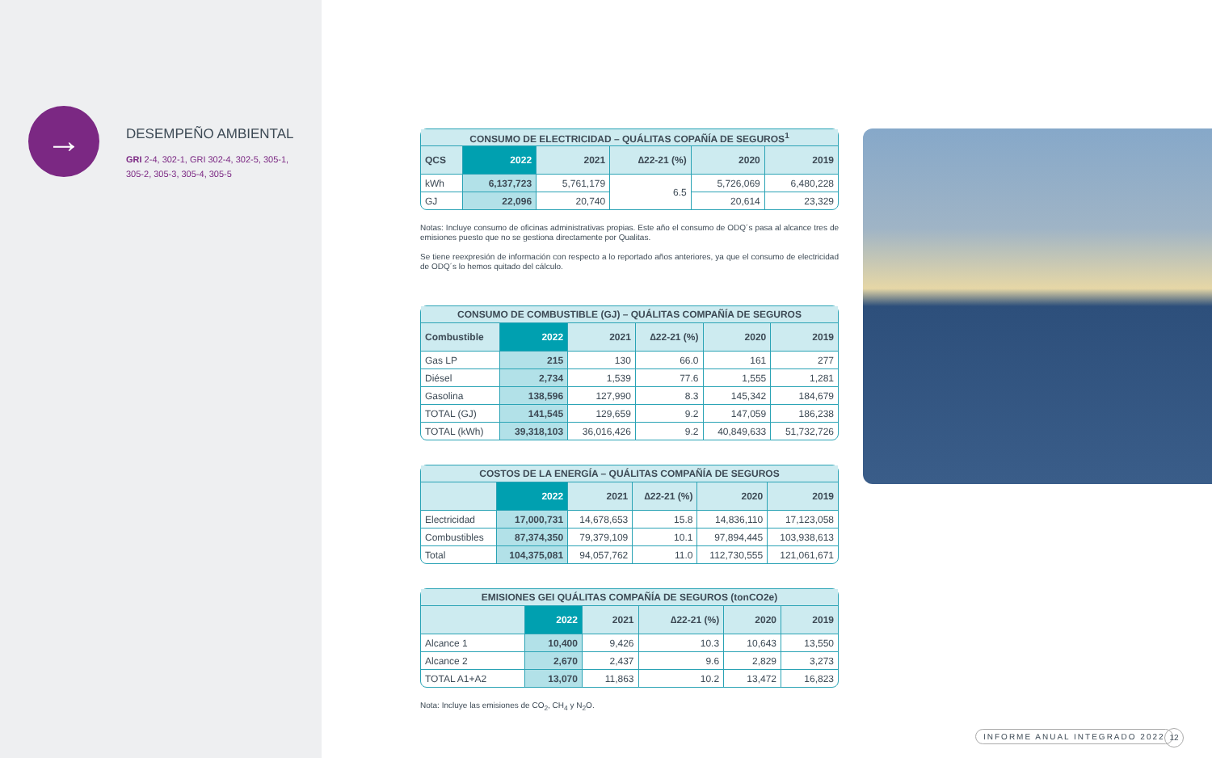→
DESEMPEÑO AMBIENTAL
GRI 2-4, 302-1, GRI 302-4, 302-5, 305-1, 305-2, 305-3, 305-4, 305-5
| CONSUMO DE ELECTRICIDAD – QUÁLITAS COPAÑÍA DE SEGUROS<sup>1</sup> | | | | | |
| --- | --- | --- | --- | --- | --- |
| QCS | 2022 | 2021 | ∆22-21 (%) | 2020 | 2019 |
| kWh | 6,137,723 | 5,761,179 | 6.5 | 5,726,069 | 6,480,228 |
| GJ | 22,096 | 20,740 | | 20,614 | 23,329 |
Notas: Incluye consumo de oficinas administrativas propias. Este año el consumo de ODQ´s pasa al alcance tres de emisiones puesto que no se gestiona directamente por Qualitas.
Se tiene reexpresión de información con respecto a lo reportado años anteriores, ya que el consumo de electricidad de ODQ´s lo hemos quitado del cálculo.
| CONSUMO DE COMBUSTIBLE (GJ) – QUÁLITAS COMPAÑÍA DE SEGUROS | | | | | |
| --- | --- | --- | --- | --- | --- |
| Combustible | 2022 | 2021 | ∆22-21 (%) | 2020 | 2019 |
| Gas LP | 215 | 130 | 66.0 | 161 | 277 |
| Diésel | 2,734 | 1,539 | 77.6 | 1,555 | 1,281 |
| Gasolina | 138,596 | 127,990 | 8.3 | 145,342 | 184,679 |
| TOTAL (GJ) | 141,545 | 129,659 | 9.2 | 147,059 | 186,238 |
| TOTAL (kWh) | 39,318,103 | 36,016,426 | 9.2 | 40,849,633 | 51,732,726 |
| COSTOS DE LA ENERGÍA – QUÁLITAS COMPAÑÍA DE SEGUROS | | | | | |
| --- | --- | --- | --- | --- | --- |
| | 2022 | 2021 | ∆22-21 (%) | 2020 | 2019 |
| Electricidad | 17,000,731 | 14,678,653 | 15.8 | 14,836,110 | 17,123,058 |
| Combustibles | 87,374,350 | 79,379,109 | 10.1 | 97,894,445 | 103,938,613 |
| Total | 104,375,081 | 94,057,762 | 11.0 | 112,730,555 | 121,061,671 |
| EMISIONES GEI QUÁLITAS COMPAÑÍA DE SEGUROS (tonCO2e) | | | | | |
| --- | --- | --- | --- | --- | --- |
| | 2022 | 2021 | ∆22-21 (%) | 2020 | 2019 |
| Alcance 1 | 10,400 | 9,426 | 10.3 | 10,643 | 13,550 |
| Alcance 2 | 2,670 | 2,437 | 9.6 | 2,829 | 3,273 |
| TOTAL A1+A2 | 13,070 | 11,863 | 10.2 | 13,472 | 16,823 |
Nota: Incluye las emisiones de CO<sub>2</sub>, CH<sub>4</sub> y N<sub>2</sub>O.
INFORME ANUAL INTEGRADO 2022 12